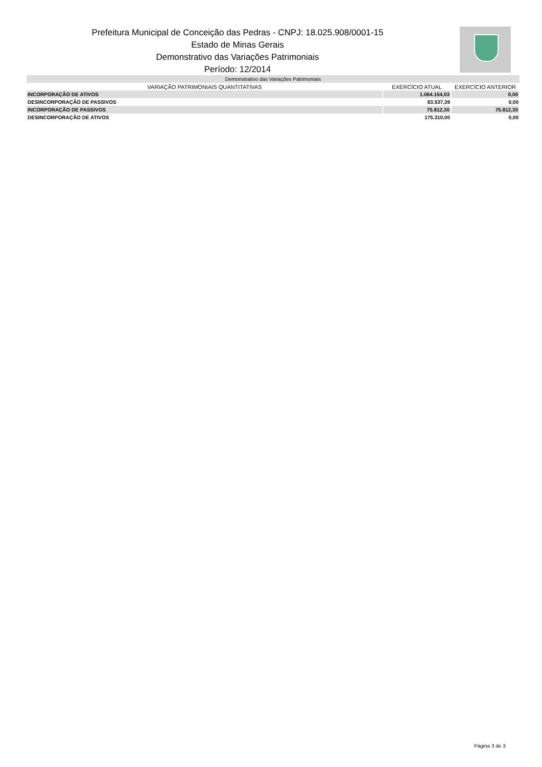Prefeitura Municipal de Conceição das Pedras - CNPJ: 18.025.908/0001-15
Estado de Minas Gerais
Demonstrativo das Variações Patrimoniais
Período: 12/2014
| Demonstrativo das Variações Patrimoniais | | |
| --- | --- | --- |
| VARIAÇÃO PATRIMONIAIS QUANTITATIVAS | EXERCÍCIO ATUAL | EXERCÍCIO ANTERIOR |
| INCORPORAÇÃO DE ATIVOS | 1.064.154,03 | 0,00 |
| DESINCORPORAÇÃO DE PASSIVOS | 83.537,39 | 0,00 |
| INCORPORAÇÃO DE PASSIVOS | 75.812,30 | 75.812,30 |
| DESINCORPORAÇÃO DE ATIVOS | 175.310,00 | 0,00 |
Página 3 de 3